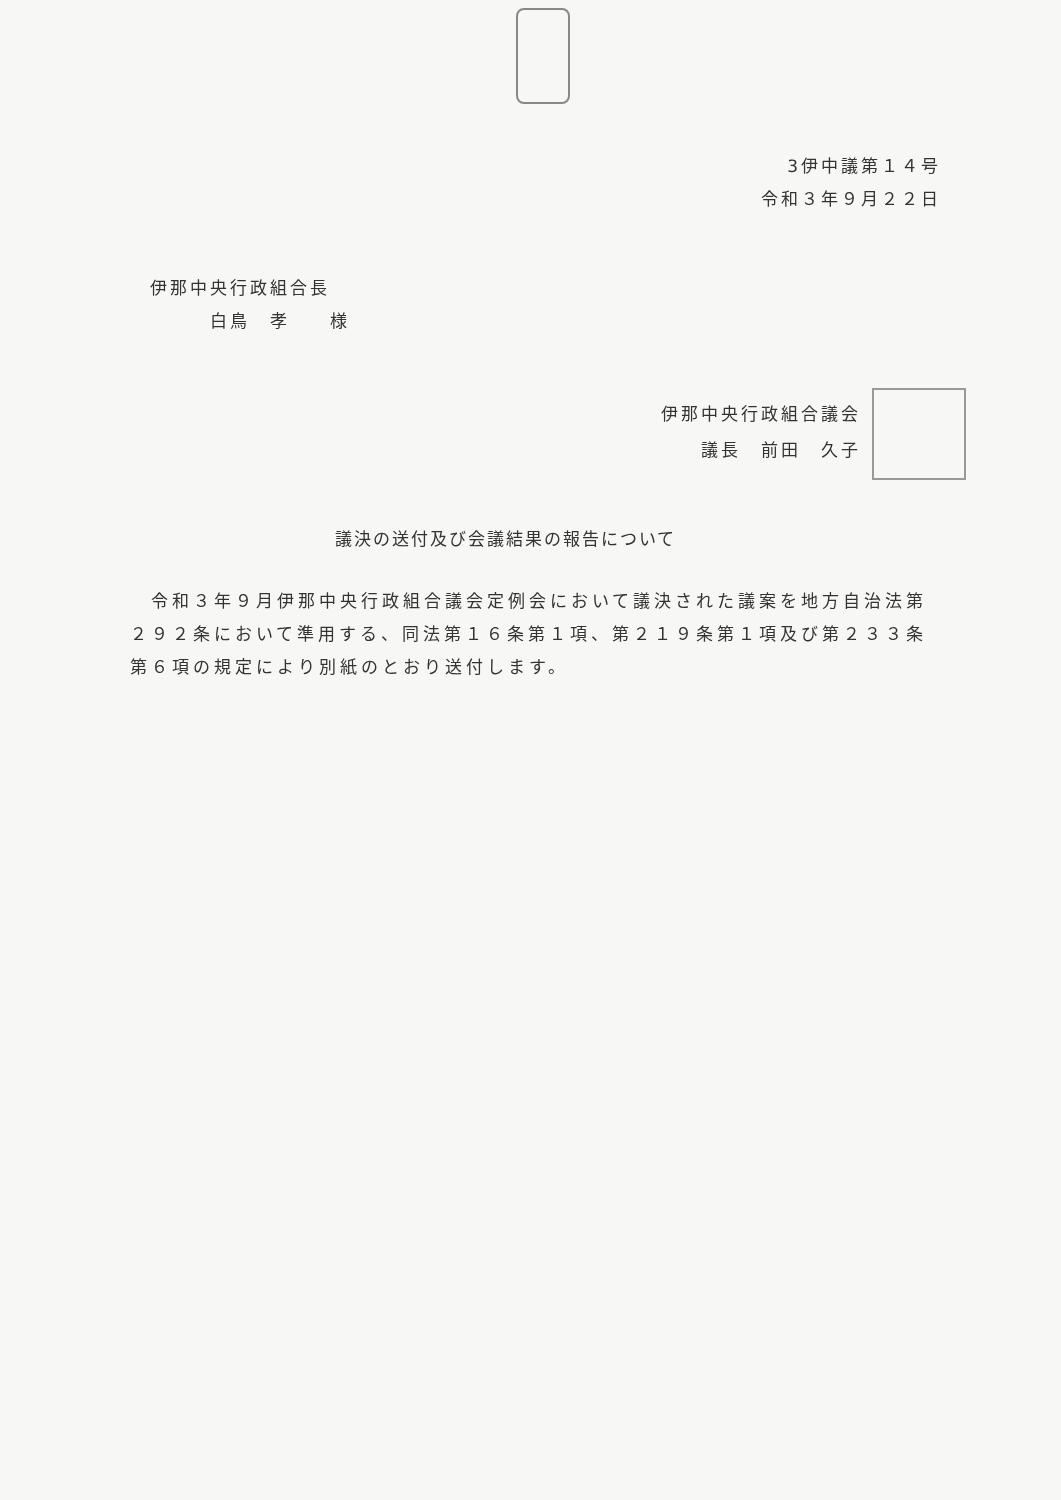3伊中議第１４号
令和３年９月２２日
伊那中央行政組合長
　　　白鳥　孝　　様
伊那中央行政組合議会
議長　前田　久子
議決の送付及び会議結果の報告について
　令和３年９月伊那中央行政組合議会定例会において議決された議案を地方自治法第２９２条において準用する、同法第１６条第１項、第２１９条第１項及び第２３３条第６項の規定により別紙のとおり送付します。